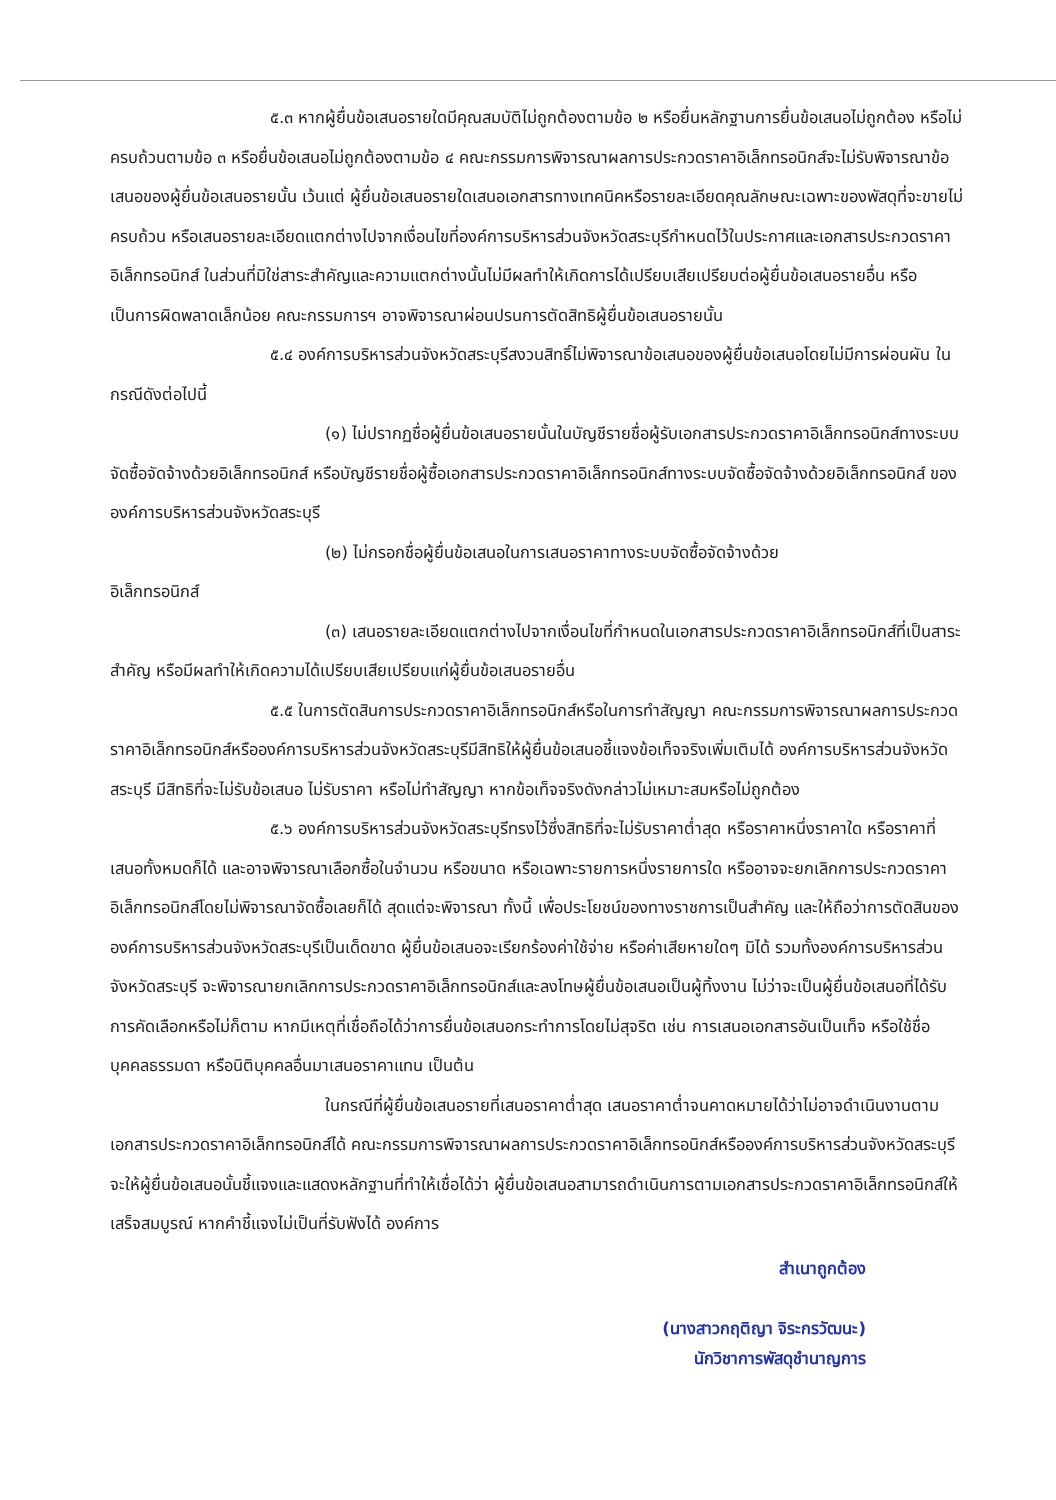๕.๓ หากผู้ยื่นข้อเสนอรายใดมีคุณสมบัติไม่ถูกต้องตามข้อ ๒ หรือยื่นหลักฐานการยื่นข้อเสนอไม่ถูกต้อง หรือไม่ครบถ้วนตามข้อ ๓ หรือยื่นข้อเสนอไม่ถูกต้องตามข้อ ๔ คณะกรรมการพิจารณาผลการประกวดราคาอิเล็กทรอนิกส์จะไม่รับพิจารณาข้อเสนอของผู้ยื่นข้อเสนอรายนั้น เว้นแต่ ผู้ยื่นข้อเสนอรายใดเสนอเอกสารทางเทคนิคหรือรายละเอียดคุณลักษณะเฉพาะของพัสดุที่จะขายไม่ครบถ้วน หรือเสนอรายละเอียดแตกต่างไปจากเงื่อนไขที่องค์การบริหารส่วนจังหวัดสระบุรีกำหนดไว้ในประกาศและเอกสารประกวดราคาอิเล็กทรอนิกส์ ในส่วนที่มิใช่สาระสำคัญและความแตกต่างนั้นไม่มีผลทำให้เกิดการได้เปรียบเสียเปรียบต่อผู้ยื่นข้อเสนอรายอื่น หรือเป็นการผิดพลาดเล็กน้อย คณะกรรมการฯ อาจพิจารณาผ่อนปรนการตัดสิทธิผู้ยื่นข้อเสนอรายนั้น
๕.๔ องค์การบริหารส่วนจังหวัดสระบุรีสงวนสิทธิ์ไม่พิจารณาข้อเสนอของผู้ยื่นข้อเสนอโดยไม่มีการผ่อนผัน ในกรณีดังต่อไปนี้
(๑) ไม่ปรากฏชื่อผู้ยื่นข้อเสนอรายนั้นในบัญชีรายชื่อผู้รับเอกสารประกวดราคาอิเล็กทรอนิกส์ทางระบบจัดซื้อจัดจ้างด้วยอิเล็กทรอนิกส์ หรือบัญชีรายชื่อผู้ซื้อเอกสารประกวดราคาอิเล็กทรอนิกส์ทางระบบจัดซื้อจัดจ้างด้วยอิเล็กทรอนิกส์ ขององค์การบริหารส่วนจังหวัดสระบุรี
(๒) ไม่กรอกชื่อผู้ยื่นข้อเสนอในการเสนอราคาทางระบบจัดซื้อจัดจ้างด้วย
อิเล็กทรอนิกส์
(๓) เสนอรายละเอียดแตกต่างไปจากเงื่อนไขที่กำหนดในเอกสารประกวดราคาอิเล็กทรอนิกส์ที่เป็นสาระสำคัญ หรือมีผลทำให้เกิดความได้เปรียบเสียเปรียบแก่ผู้ยื่นข้อเสนอรายอื่น
๕.๕ ในการตัดสินการประกวดราคาอิเล็กทรอนิกส์หรือในการทำสัญญา คณะกรรมการพิจารณาผลการประกวดราคาอิเล็กทรอนิกส์หรือองค์การบริหารส่วนจังหวัดสระบุรีมีสิทธิให้ผู้ยื่นข้อเสนอชี้แจงข้อเท็จจริงเพิ่มเติมได้ องค์การบริหารส่วนจังหวัดสระบุรี มีสิทธิที่จะไม่รับข้อเสนอ ไม่รับราคา หรือไม่ทำสัญญา หากข้อเท็จจริงดังกล่าวไม่เหมาะสมหรือไม่ถูกต้อง
๕.๖ องค์การบริหารส่วนจังหวัดสระบุรีทรงไว้ซึ่งสิทธิที่จะไม่รับราคาต่ำสุด หรือราคาหนึ่งราคาใด หรือราคาที่เสนอทั้งหมดก็ได้ และอาจพิจารณาเลือกซื้อในจำนวน หรือขนาด หรือเฉพาะรายการหนึ่งรายการใด หรืออาจจะยกเลิกการประกวดราคาอิเล็กทรอนิกส์โดยไม่พิจารณาจัดซื้อเลยก็ได้ สุดแต่จะพิจารณา ทั้งนี้ เพื่อประโยชน์ของทางราชการเป็นสำคัญ และให้ถือว่าการตัดสินของ องค์การบริหารส่วนจังหวัดสระบุรีเป็นเด็ดขาด ผู้ยื่นข้อเสนอจะเรียกร้องค่าใช้จ่าย หรือค่าเสียหายใดๆ มิได้ รวมทั้งองค์การบริหารส่วนจังหวัดสระบุรี จะพิจารณายกเลิกการประกวดราคาอิเล็กทรอนิกส์และลงโทษผู้ยื่นข้อเสนอเป็นผู้ทิ้งงาน ไม่ว่าจะเป็นผู้ยื่นข้อเสนอที่ได้รับการคัดเลือกหรือไม่ก็ตาม หากมีเหตุที่เชื่อถือได้ว่าการยื่นข้อเสนอกระทำการโดยไม่สุจริต เช่น การเสนอเอกสารอันเป็นเท็จ หรือใช้ชื่อบุคคลธรรมดา หรือนิติบุคคลอื่นมาเสนอราคาแทน เป็นต้น
ในกรณีที่ผู้ยื่นข้อเสนอรายที่เสนอราคาต่ำสุด เสนอราคาต่ำจนคาดหมายได้ว่าไม่อาจดำเนินงานตามเอกสารประกวดราคาอิเล็กทรอนิกส์ได้ คณะกรรมการพิจารณาผลการประกวดราคาอิเล็กทรอนิกส์หรือองค์การบริหารส่วนจังหวัดสระบุรี จะให้ผู้ยื่นข้อเสนอนั้นชี้แจงและแสดงหลักฐานที่ทำให้เชื่อได้ว่า ผู้ยื่นข้อเสนอสามารถดำเนินการตามเอกสารประกวดราคาอิเล็กทรอนิกส์ให้เสร็จสมบูรณ์ หากคำชี้แจงไม่เป็นที่รับฟังได้ องค์การ
สำเนาถูกต้อง
(นางสาวกฤติญา จิระกรวัฒนะ)
นักวิชาการพัสดุชำนาญการ